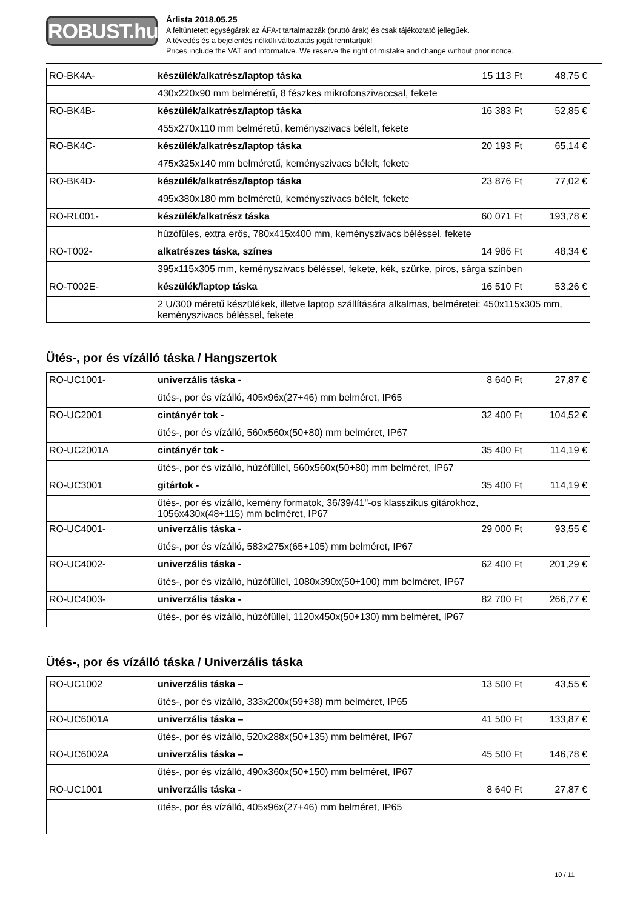ROBUST.hu
Árlista 2018.05.25
A feltüntetett egységárak az ÁFA-t tartalmazzák (bruttó árak) és csak tájékoztató jellegűek.
A tévedés és a bejelentés nélküli változtatás jogát fenntartjuk!
Prices include the VAT and informative. We reserve the right of mistake and change without prior notice.
| RO-BK4A- | készülék/alkatrész/laptop táska | 15 113 Ft | 48,75 € |
| | 430x220x90 mm belméretű, 8 fészkes mikrofonszivaccsal, fekete | | |
| RO-BK4B- | készülék/alkatrész/laptop táska | 16 383 Ft | 52,85 € |
| | 455x270x110 mm belméretű, keményszivacs bélelt, fekete | | |
| RO-BK4C- | készülék/alkatrész/laptop táska | 20 193 Ft | 65,14 € |
| | 475x325x140 mm belméretű, keményszivacs bélelt, fekete | | |
| RO-BK4D- | készülék/alkatrész/laptop táska | 23 876 Ft | 77,02 € |
| | 495x380x180 mm belméretű, keményszivacs bélelt, fekete | | |
| RO-RL001- | készülék/alkatrész táska | 60 071 Ft | 193,78 € |
| | húzófüles, extra erős, 780x415x400 mm, keményszivacs béléssel, fekete | | |
| RO-T002- | alkatrészes táska, színes | 14 986 Ft | 48,34 € |
| | 395x115x305 mm, keményszivacs béléssel, fekete, kék, szürke, piros, sárga színben | | |
| RO-T002E- | készülék/laptop táska | 16 510 Ft | 53,26 € |
| | 2 U/300 méretű készülékek, illetve laptop szállítására alkalmas, belméretei: 450x115x305 mm, keményszivacs béléssel, fekete | | |
Ütés-, por és vízálló táska / Hangszertok
| RO-UC1001- | univerzális táska - | 8 640 Ft | 27,87 € |
| | ütés-, por és vízálló, 405x96x(27+46) mm belméret, IP65 | | |
| RO-UC2001 | cintányér tok - | 32 400 Ft | 104,52 € |
| | ütés-, por és vízálló, 560x560x(50+80) mm belméret, IP67 | | |
| RO-UC2001A | cintányér tok - | 35 400 Ft | 114,19 € |
| | ütés-, por és vízálló, húzófüllel, 560x560x(50+80) mm belméret, IP67 | | |
| RO-UC3001 | gitártok - | 35 400 Ft | 114,19 € |
| | ütés-, por és vízálló, kemény formatok, 36/39/41"-os klasszikus gitárokhoz, 1056x430x(48+115) mm belméret, IP67 | | |
| RO-UC4001- | univerzális táska - | 29 000 Ft | 93,55 € |
| | ütés-, por és vízálló, 583x275x(65+105) mm belméret, IP67 | | |
| RO-UC4002- | univerzális táska - | 62 400 Ft | 201,29 € |
| | ütés-, por és vízálló, húzófüllel, 1080x390x(50+100) mm belméret, IP67 | | |
| RO-UC4003- | univerzális táska - | 82 700 Ft | 266,77 € |
| | ütés-, por és vízálló, húzófüllel, 1120x450x(50+130) mm belméret, IP67 | | |
Ütés-, por és vízálló táska / Univerzális táska
| RO-UC1002 | univerzális táska – | 13 500 Ft | 43,55 € |
| | ütés-, por és vízálló, 333x200x(59+38) mm belméret, IP65 | | |
| RO-UC6001A | univerzális táska – | 41 500 Ft | 133,87 € |
| | ütés-, por és vízálló, 520x288x(50+135) mm belméret, IP67 | | |
| RO-UC6002A | univerzális táska – | 45 500 Ft | 146,78 € |
| | ütés-, por és vízálló, 490x360x(50+150) mm belméret, IP67 | | |
| RO-UC1001 | univerzális táska - | 8 640 Ft | 27,87 € |
| | ütés-, por és vízálló, 405x96x(27+46) mm belméret, IP65 | | |
10 / 11